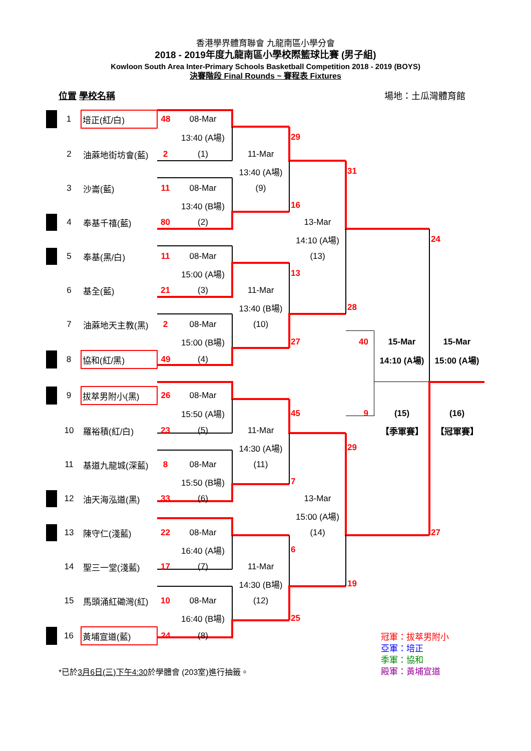香港學界體育聯會 九龍南區小學分會
2018 - 2019年度九龍南區小學校際籃球比賽 (男子組)
Kowloon South Area Inter-Primary Schools Basketball Competition 2018 - 2019 (BOYS)
決賽階段 Final Rounds ~ 賽程表 Fixtures
位置 學校名稱 場地：土瓜灣體育館
| | 1 | 培正(紅/白) | 48 | 08-Mar | | | | | |
| | | | | 13:40 (A場) | | 29 | | | |
| | 2 | 油蔴地街坊會(藍) | 2 | (1) | 11-Mar | | | | |
| | | | | | 13:40 (A場) | | 31 | | |
| | 3 | 沙崙(藍) | 11 | 08-Mar | (9) | | | | |
| | | | | 13:40 (B場) | | 16 | | | |
| | 4 | 奉基千禧(藍) | 80 | (2) | | 13-Mar | | | |
| | | | | | | 14:10 (A場) | | | 24 |
| | 5 | 奉基(黑/白) | 11 | 08-Mar | | (13) | | | |
| | | | | 15:00 (A場) | | 13 | | | |
| | 6 | 基全(藍) | 21 | (3) | 11-Mar | | | | |
| | | | | | 13:40 (B場) | | 28 | | |
| | 7 | 油蔴地天主教(黑) | 2 | 08-Mar | (10) | | | | |
| | | | | 15:00 (B場) | | 27 | 40 | 15-Mar | 15-Mar |
| | 8 | 協和(紅/黑) | 49 | (4) | | | | 14:10 (A場) | 15:00 (A場) |
| | 9 | 拔萃男附小(黑) | 26 | 08-Mar | | | | | |
| | | | | 15:50 (A場) | | 45 | 9 | (15) | (16) |
| | 10 | 羅裕積(紅/白) | 23 | (5) | 11-Mar | | | 【季軍賽】 | 【冠軍賽】 |
| | | | | | 14:30 (A場) | | 29 | | |
| | 11 | 基道九龍城(深藍) | 8 | 08-Mar | (11) | | | | |
| | | | | 15:50 (B場) | | 7 | | | |
| | 12 | 油天海泓道(黑) | 33 | (6) | | 13-Mar | | | |
| | | | | | | 15:00 (A場) | | | |
| | 13 | 陳守仁(淺藍) | 22 | 08-Mar | | (14) | | | 27 |
| | | | | 16:40 (A場) | | 6 | | | |
| | 14 | 聖三一堂(淺藍) | 17 | (7) | 11-Mar | | | | |
| | | | | | 14:30 (B場) | | 19 | | |
| | 15 | 馬頭涌紅磡灣(紅) | 10 | 08-Mar | (12) | | | | |
| | | | | 16:40 (B場) | | 25 | | | |
| | 16 | 黃埔宣道(藍) | 24 | (8) | | | | | |
*已於3月6日(三)下午4:30於學體會 (203室)進行抽籤。
冠軍：拔萃男附小
亞軍：培正
季軍：協和
殿軍：黃埔宣道